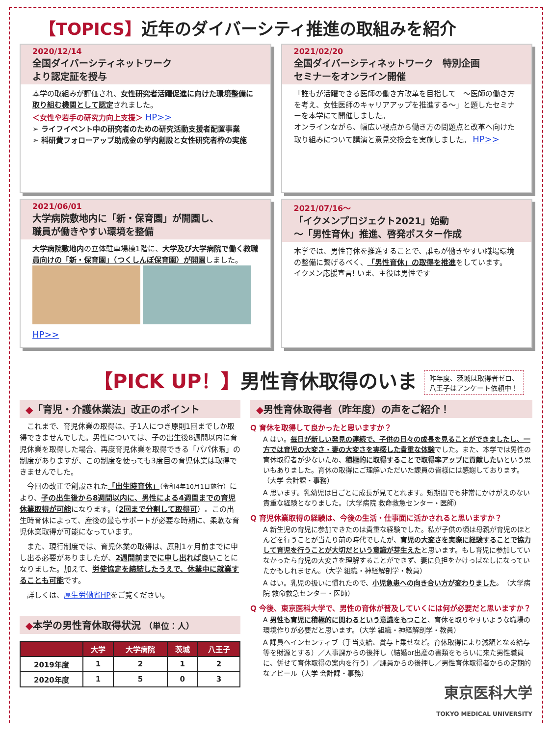【TOPICS】近年のダイバーシティ推進の取組みを紹介
2020/12/14
全国ダイバーシティネットワーク
より認定証を授与
本学の取組みが評価され、女性研究者活躍促進に向けた環境整備に取り組む機関として認定されました。
＜女性や若手の研究力向上支援＞ HP>>
➢ ライフイベント中の研究者のための研究活動支援者配置事業
➢ 科研費フォローアップ助成金の学内創設と女性研究者枠の実施
2021/02/20
全国ダイバーシティネットワーク　特別企画
セミナーをオンライン開催
「誰もが活躍できる医師の働き方改革を目指して　～医師の働き方を考え、女性医師のキャリアアップを推進する～」と題したセミナーを本学にて開催しました。
オンラインながら、幅広い視点から働き方の問題点と改革へ向けた取り組みについて講演と意見交換会を実施しました。 HP>>
2021/06/01
大学病院敷地内に「新・保育園」が開園し、
職員が働きやすい環境を整備
大学病院敷地内の立体駐車場棟1階に、大学及び大学病院で働く教職員向けの「新・保育園」（つくしんぼ保育園）が開園しました。
HP>>
2021/07/16～
「イクメンプロジェクト2021」始動
～「男性育休」推進、啓発ポスター作成
本学では、男性育休を推進することで、誰もが働きやすい職場環境の整備に繋げるべく、「男性育休」の取得を推進をしています。
イクメン応援宣言! いま、主役は男性です
【PICK UP！】男性育休取得のいま 昨年度、茨城は取得者ゼロ、
八王子はアンケート依頼中！
◆「育児・介護休業法」改正のポイント
　これまで、育児休業の取得は、子1人につき原則1回までしか取得できませんでした。男性については、子の出生後8週間以内に育児休業を取得した場合、再度育児休業を取得できる「パパ休暇」の制度がありますが、この制度を使っても3度目の育児休業は取得できませんでした。
　今回の改正で創設された「出生時育休」（令和4年10月1日施行）により、子の出生後から8週間以内に、男性による4週間までの育児休業取得が可能になります。（2回まで分割して取得可）。この出生時育休によって、産後の最もサポートが必要な時期に、柔軟な育児休業取得が可能になっています。
　また、現行制度では、育児休業の取得は、原則1ヶ月前までに申し出る必要がありましたが、2週間前までに申し出れば良いことになりました。加えて、労使協定を締結したうえで、休業中に就業することも可能です。
　詳しくは、厚生労働省HPをご覧ください。
◆本学の男性育休取得状況 （単位：人）
| | 大学 | 大学病院 | 茨城 | 八王子 |
| --- | --- | --- | --- | --- |
| 2019年度 | 1 | 2 | 1 | 2 |
| 2020年度 | 1 | 5 | 0 | 3 |
◆男性育休取得者（昨年度）の声をご紹介！
Q 育休を取得して良かったと思いますか？
A はい。毎日が新しい発見の連続で、子供の日々の成長を見ることができましたし、一方では育児の大変さ・妻の大変さを実感した貴重な体験でした。また、本学では男性の育休取得者が少ないため、積極的に取得することで取得率アップに貢献したいという思いもありました。育休の取得にご理解いただいた課員の皆様には感謝しております。（大学 会計課・事務）
A 思います。乳幼児は日ごとに成長が見てとれます。短期間でも非常にかけがえのない貴重な経験となりました。（大学病院 救命救急センター・医師）
Q 育児休業取得の経験は、今後の生活・仕事面に活かされると思いますか？
A 新生児の育児に参加できたのは貴重な経験でした。私が子供の頃は母親が育児のほとんどを行うことが当たり前の時代でしたが、育児の大変さを実際に経験することで協力して育児を行うことが大切だという意識が芽生えたと思います。もし育児に参加していなかったら育児の大変さを理解することができず、妻に負担をかけっぱなしになっていたかもしれません。（大学 組織・神経解剖学・教員）
A はい。乳児の扱いに慣れたので、小児急患への向き合い方が変わりました。（大学病院 救命救急センター・医師）
Q 今後、東京医科大学で、男性の育休が普及していくには何が必要だと思いますか？
A 男性も育児に積極的に関わるという意識をもつこと、育休を取りやすいような職場の環境作りが必要だと思います。（大学 組織・神経解剖学・教員）
A 課員へインセンティブ（手当支給、賞与上乗せなど。育休取得により減額となる給与等を財源とする）／人事課からの後押し（結婚or出産の書類をもらいに来た男性職員に、併せて育休取得の案内を行う）／課員からの後押し／男性育休取得者からの定期的なアピール（大学 会計課・事務）
東京医科大学
TOKYO MEDICAL UNIVERSITY